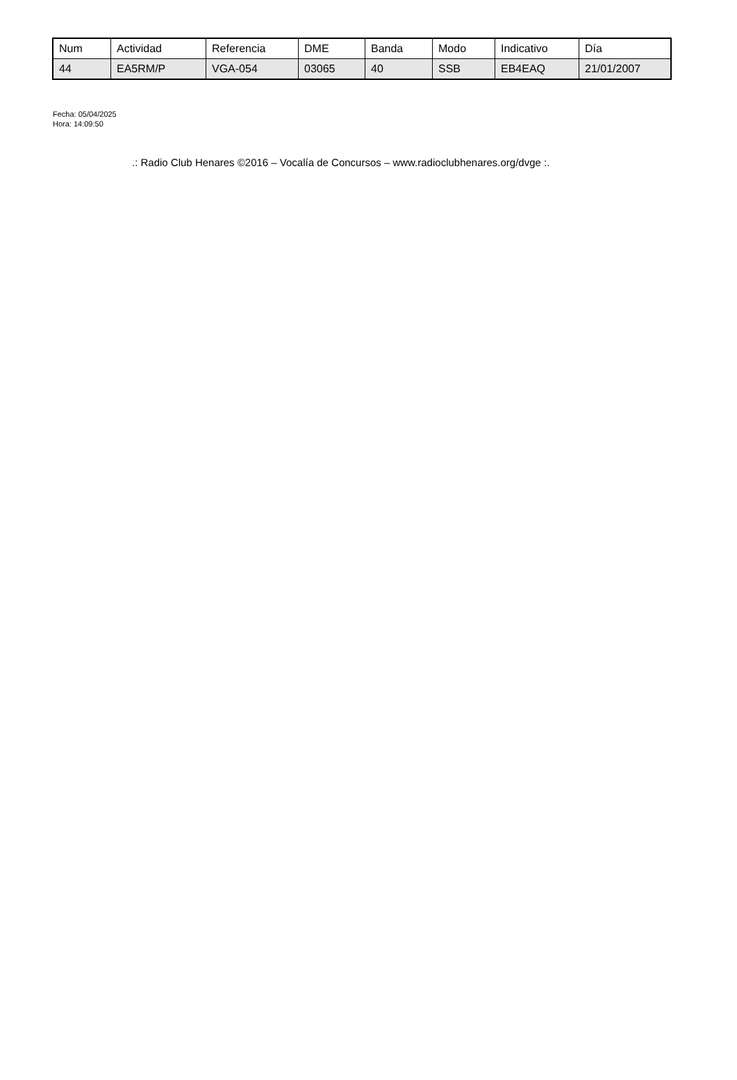| Num | Actividad | Referencia | DME | Banda | Modo | Indicativo | Día |
| --- | --- | --- | --- | --- | --- | --- | --- |
| 44 | EA5RM/P | VGA-054 | 03065 | 40 | SSB | EB4EAQ | 21/01/2007 |
Fecha: 05/04/2025
Hora: 14:09:50
.: Radio Club Henares ©2016 – Vocalía de Concursos – www.radioclubhenares.org/dvge :.